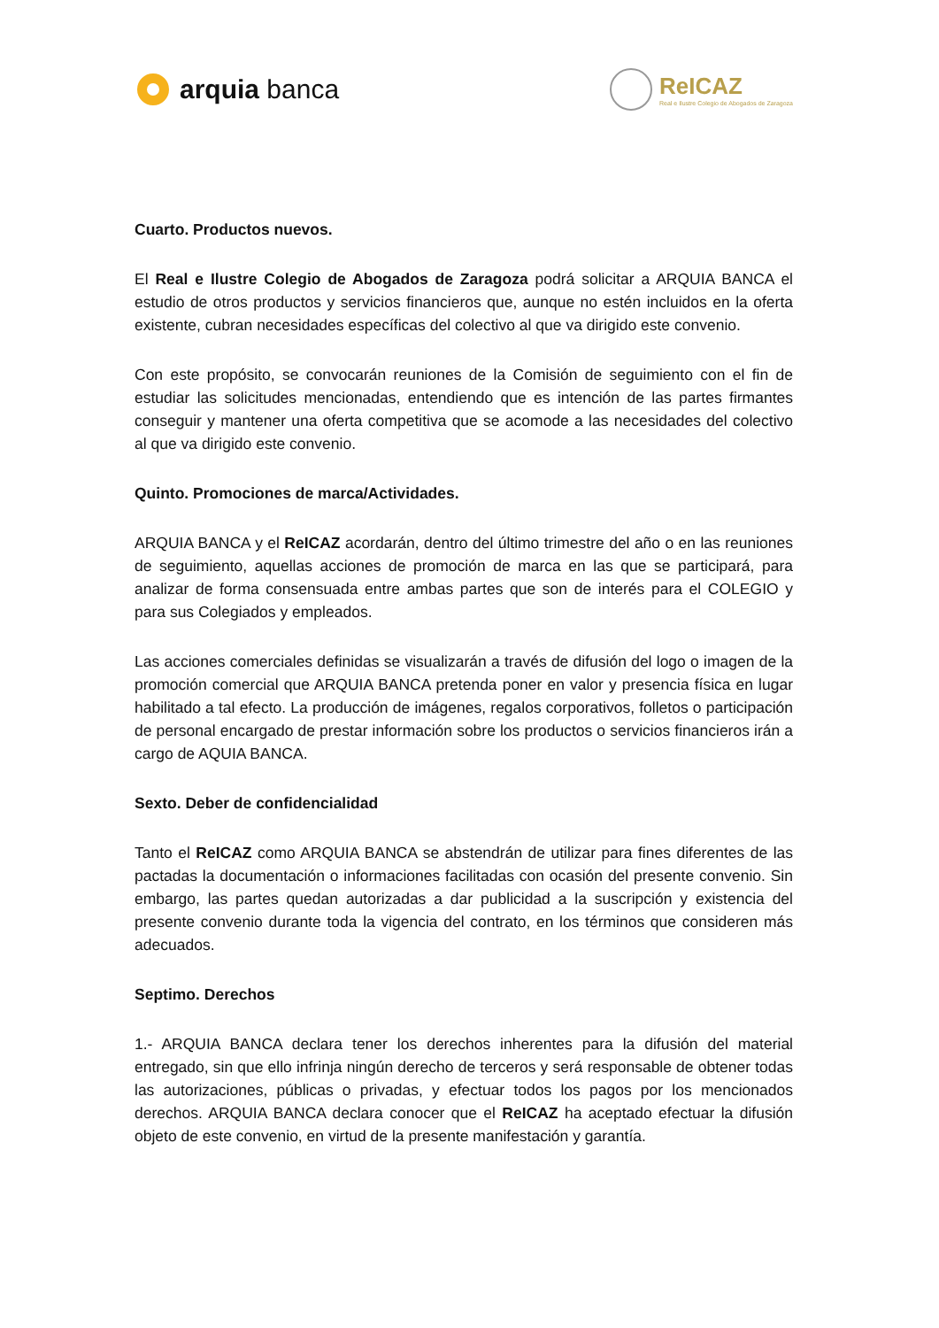arquia banca
ReICAZ
Real e Ilustre Colegio de Abogados de Zaragoza
Cuarto. Productos nuevos.
El Real e Ilustre Colegio de Abogados de Zaragoza podrá solicitar a ARQUIA BANCA el estudio de otros productos y servicios financieros que, aunque no estén incluidos en la oferta existente, cubran necesidades específicas del colectivo al que va dirigido este convenio.
Con este propósito, se convocarán reuniones de la Comisión de seguimiento con el fin de estudiar las solicitudes mencionadas, entendiendo que es intención de las partes firmantes conseguir y mantener una oferta competitiva que se acomode a las necesidades del colectivo al que va dirigido este convenio.
Quinto. Promociones de marca/Actividades.
ARQUIA BANCA y el ReICAZ acordarán, dentro del último trimestre del año o en las reuniones de seguimiento, aquellas acciones de promoción de marca en las que se participará, para analizar de forma consensuada entre ambas partes que son de interés para el COLEGIO y para sus Colegiados y empleados.
Las acciones comerciales definidas se visualizarán a través de difusión del logo o imagen de la promoción comercial que ARQUIA BANCA pretenda poner en valor y presencia física en lugar habilitado a tal efecto. La producción de imágenes, regalos corporativos, folletos o participación de personal encargado de prestar información sobre los productos o servicios financieros irán a cargo de AQUIA BANCA.
Sexto. Deber de confidencialidad
Tanto el ReICAZ como ARQUIA BANCA se abstendrán de utilizar para fines diferentes de las pactadas la documentación o informaciones facilitadas con ocasión del presente convenio. Sin embargo, las partes quedan autorizadas a dar publicidad a la suscripción y existencia del presente convenio durante toda la vigencia del contrato, en los términos que consideren más adecuados.
Septimo. Derechos
1.- ARQUIA BANCA declara tener los derechos inherentes para la difusión del material entregado, sin que ello infrinja ningún derecho de terceros y será responsable de obtener todas las autorizaciones, públicas o privadas, y efectuar todos los pagos por los mencionados derechos. ARQUIA BANCA declara conocer que el ReICAZ ha aceptado efectuar la difusión objeto de este convenio, en virtud de la presente manifestación y garantía.